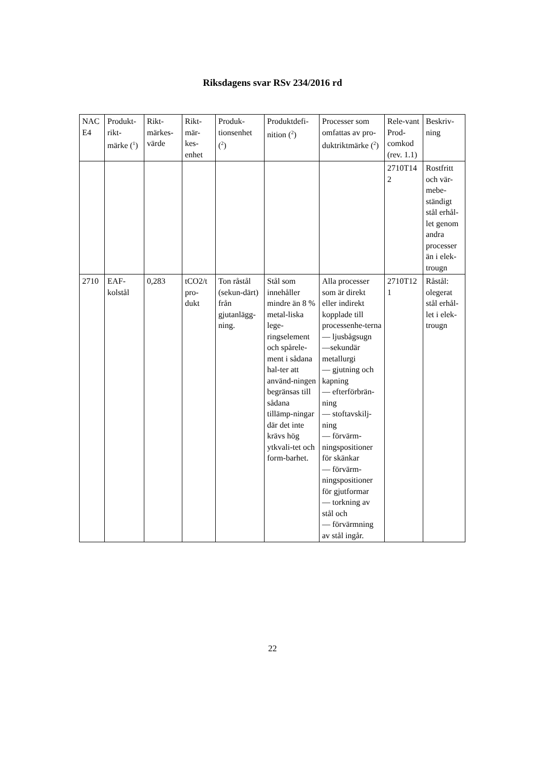Riksdagens svar RSv 234/2016 rd
| NAC E4 | Produkt-rikt-märke (<sup>1</sup>) | Rikt-märkes-värde | Rikt-mär-kes-enhet | Produk-tionsenhet (<sup>2</sup>) | Produktdefi-nition (<sup>2</sup>) | Processer som omfattas av pro-duktriktmärke (<sup>2</sup>) | Rele-vant Prod-comkod (rev. 1.1) | Beskriv-ning |
| --- | --- | --- | --- | --- | --- | --- | --- | --- |
| | | | | | | | 2710T14 2 | Rostfritt och vär-mebe-ständigt stål erhål-let genom andra processer än i elek-trougn |
| 2710 | EAF-kolstål | 0,283 | tCO2/t pro-dukt | Ton råstål (sekun-därt) från gjutanlägg-ning. | Stål som innehåller mindre än 8 % metal-liska lege-ringselement och spårele-ment i sådana hal-ter att använd-ningen begränsas till sådana tillämp-ningar där det inte krävs hög ytkvali-tet och form-barhet. | Alla processer som är direkt eller indirekt kopplade till processenhe-terna — ljusbågsugn —sekundär metallurgi — gjutning och kapning — efterförbrän-ning — stoftavskilj-ning — förvärm-ningspositioner för skänkar — förvärm-ningspositioner för gjutformar — torkning av stål och — förvärmning av stål ingår. | 2710T12 1 | Råstål: olegerat stål erhål-let i elek-trougn |
22